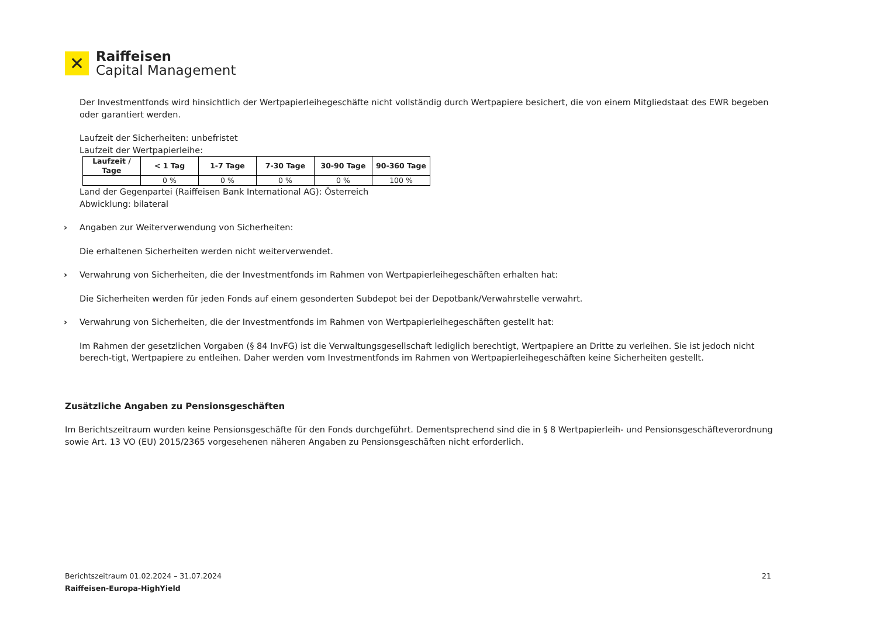✕
Raiffeisen
Capital Management
Der Investmentfonds wird hinsichtlich der Wertpapierleihegeschäfte nicht vollständig durch Wertpapiere besichert, die von einem Mitgliedstaat des EWR begeben oder garantiert werden.
Laufzeit der Sicherheiten: unbefristet
Laufzeit der Wertpapierleihe:
| Laufzeit / Tage | < 1 Tag | 1-7 Tage | 7-30 Tage | 30-90 Tage | 90-360 Tage |
| --- | --- | --- | --- | --- | --- |
| | 0 % | 0 % | 0 % | 0 % | 100 % |
Land der Gegenpartei (Raiffeisen Bank International AG): Österreich
Abwicklung: bilateral
› Angaben zur Weiterverwendung von Sicherheiten:
Die erhaltenen Sicherheiten werden nicht weiterverwendet.
› Verwahrung von Sicherheiten, die der Investmentfonds im Rahmen von Wertpapierleihegeschäften erhalten hat:
Die Sicherheiten werden für jeden Fonds auf einem gesonderten Subdepot bei der Depotbank/Verwahrstelle verwahrt.
› Verwahrung von Sicherheiten, die der Investmentfonds im Rahmen von Wertpapierleihegeschäften gestellt hat:
Im Rahmen der gesetzlichen Vorgaben (§ 84 InvFG) ist die Verwaltungsgesellschaft lediglich berechtigt, Wertpapiere an Dritte zu verleihen. Sie ist jedoch nicht berech-tigt, Wertpapiere zu entleihen. Daher werden vom Investmentfonds im Rahmen von Wertpapierleihegeschäften keine Sicherheiten gestellt.
Zusätzliche Angaben zu Pensionsgeschäften
Im Berichtszeitraum wurden keine Pensionsgeschäfte für den Fonds durchgeführt. Dementsprechend sind die in § 8 Wertpapierleih- und Pensionsgeschäfteverordnung sowie Art. 13 VO (EU) 2015/2365 vorgesehenen näheren Angaben zu Pensionsgeschäften nicht erforderlich.
Berichtszeitraum 01.02.2024 – 31.07.2024 21
Raiffeisen-Europa-HighYield